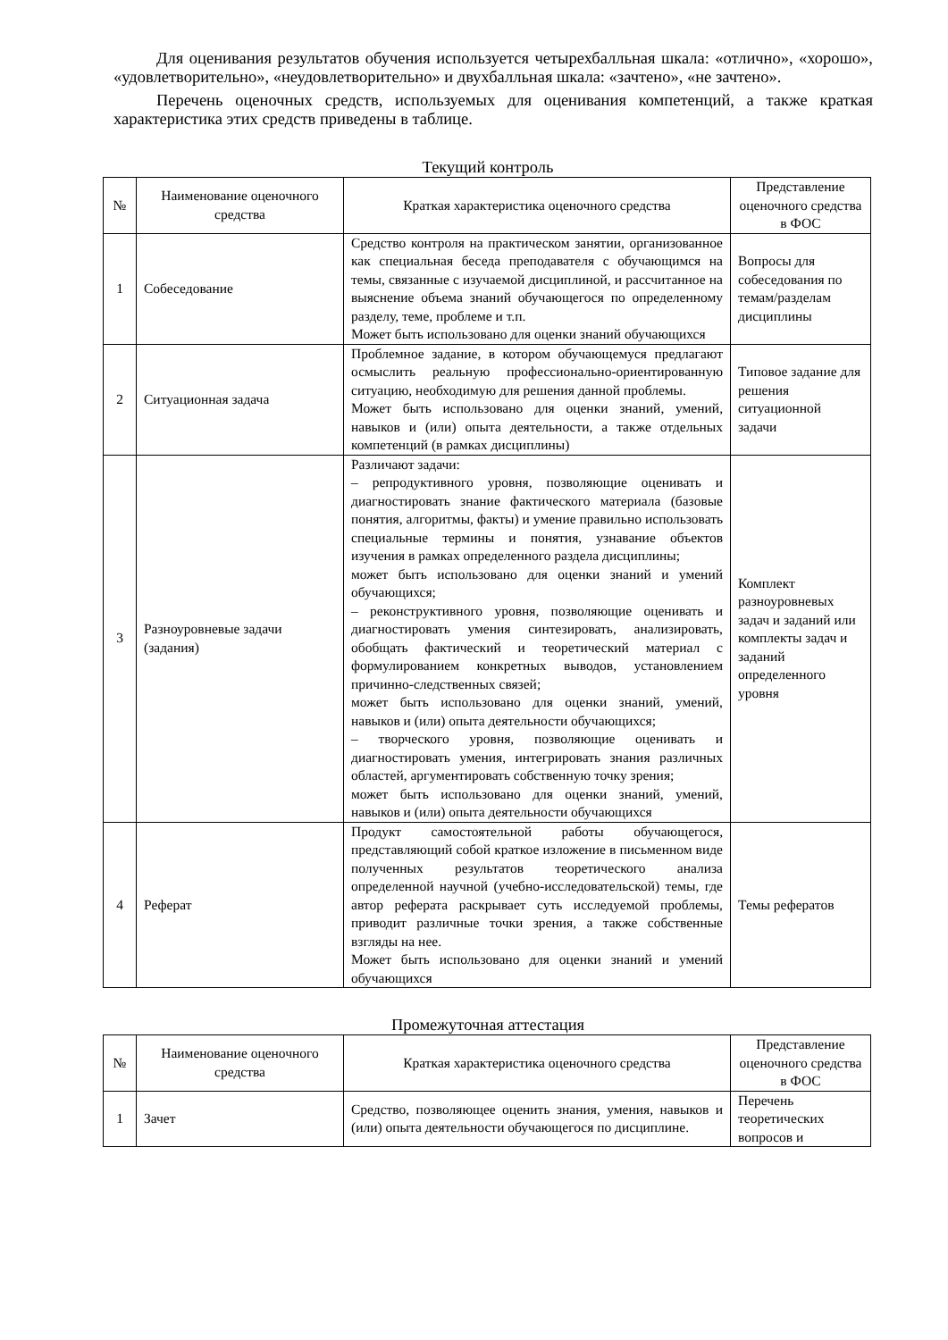Для оценивания результатов обучения используется четырехбалльная шкала: «отлично», «хорошо», «удовлетворительно», «неудовлетворительно» и двухбалльная шкала: «зачтено», «не зачтено».
Перечень оценочных средств, используемых для оценивания компетенций, а также краткая характеристика этих средств приведены в таблице.
Текущий контроль
| № | Наименование оценочного средства | Краткая характеристика оценочного средства | Представление оценочного средства в ФОС |
| --- | --- | --- | --- |
| 1 | Собеседование | Средство контроля на практическом занятии, организованное как специальная беседа преподавателя с обучающимся на темы, связанные с изучаемой дисциплиной, и рассчитанное на выяснение объема знаний обучающегося по определенному разделу, теме, проблеме и т.п. Может быть использовано для оценки знаний обучающихся | Вопросы для собеседования по темам/разделам дисциплины |
| 2 | Ситуационная задача | Проблемное задание, в котором обучающемуся предлагают осмыслить реальную профессионально-ориентированную ситуацию, необходимую для решения данной проблемы. Может быть использовано для оценки знаний, умений, навыков и (или) опыта деятельности, а также отдельных компетенций (в рамках дисциплины) | Типовое задание для решения ситуационной задачи |
| 3 | Разноуровневые задачи (задания) | Различают задачи: – репродуктивного уровня, позволяющие оценивать и диагностировать знание фактического материала (базовые понятия, алгоритмы, факты) и умение правильно использовать специальные термины и понятия, узнавание объектов изучения в рамках определенного раздела дисциплины; может быть использовано для оценки знаний и умений обучающихся; – реконструктивного уровня, позволяющие оценивать и диагностировать умения синтезировать, анализировать, обобщать фактический и теоретический материал с формулированием конкретных выводов, установлением причинно-следственных связей; может быть использовано для оценки знаний, умений, навыков и (или) опыта деятельности обучающихся; – творческого уровня, позволяющие оценивать и диагностировать умения, интегрировать знания различных областей, аргументировать собственную точку зрения; может быть использовано для оценки знаний, умений, навыков и (или) опыта деятельности обучающихся | Комплект разноуровневых задач и заданий или комплекты задач и заданий определенного уровня |
| 4 | Реферат | Продукт самостоятельной работы обучающегося, представляющий собой краткое изложение в письменном виде полученных результатов теоретического анализа определенной научной (учебно-исследовательской) темы, где автор реферата раскрывает суть исследуемой проблемы, приводит различные точки зрения, а также собственные взгляды на нее. Может быть использовано для оценки знаний и умений обучающихся | Темы рефератов |
Промежуточная аттестация
| № | Наименование оценочного средства | Краткая характеристика оценочного средства | Представление оценочного средства в ФОС |
| --- | --- | --- | --- |
| 1 | Зачет | Средство, позволяющее оценить знания, умения, навыков и (или) опыта деятельности обучающегося по дисциплине. | Перечень теоретических вопросов и |